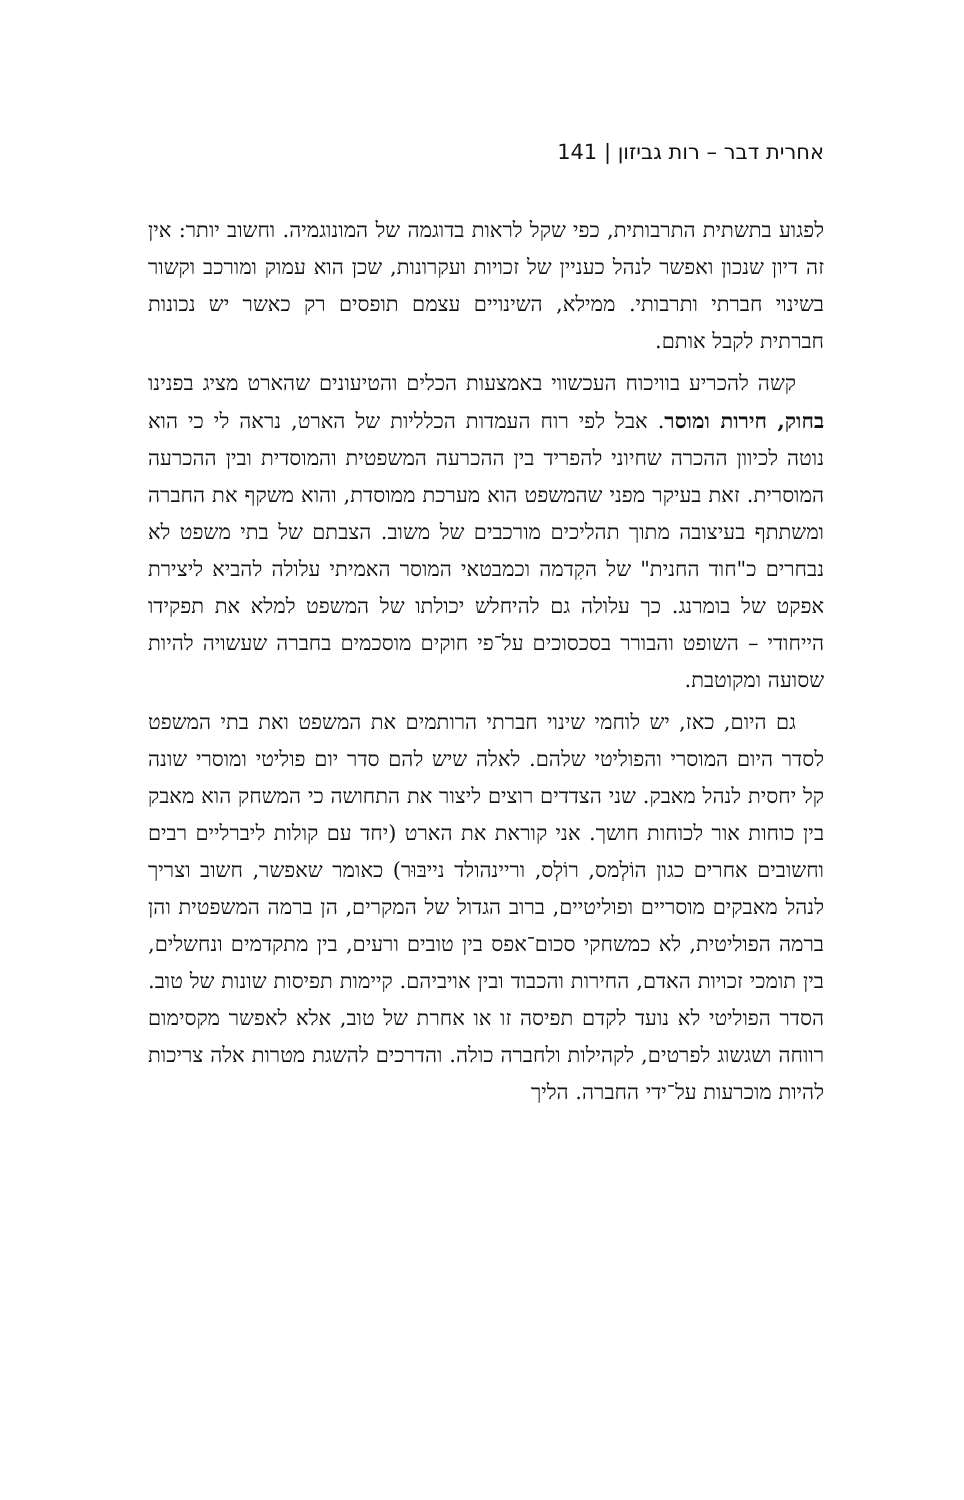אחרית דבר – רות גביזון | 141
לפגוע בתשתית התרבותית, כפי שקל לראות בדוגמה של המונוגמיה. וחשוב יותר: אין זה דיון שנכון ואפשר לנהל כעניין של זכויות ועקרונות, שכן הוא עמוק ומורכב וקשור בשינוי חברתי ותרבותי. ממילא, השינויים עצמם תופסים רק כאשר יש נכונות חברתית לקבל אותם.
קשה להכריע בוויכוח העכשווי באמצעות הכלים והטיעונים שהארט מציג בפנינו בחוק, חירות ומוסר. אבל לפי רוח העמדות הכלליות של הארט, נראה לי כי הוא נוטה לכיוון ההכרה שחיוני להפריד בין ההכרעה המשפטית והמוסדית ובין ההכרעה המוסרית. זאת בעיקר מפני שהמשפט הוא מערכת ממוסדת, והוא משקף את החברה ומשתתף בעיצובה מתוך תהליכים מורכבים של משוב. הצבתם של בתי משפט לא נבחרים כ"חוד החנית" של הקִדמה וכמבטאי המוסר האמיתי עלולה להביא ליצירת אפקט של בומרנג. כך עלולה גם להיחלש יכולתו של המשפט למלא את תפקידו הייחודי – השופט והבורר בסכסוכים על־פי חוקים מוסכמים בחברה שעשויה להיות שסועה ומקוטבת.
גם היום, כאז, יש לוחמי שינוי חברתי הרותמים את המשפט ואת בתי המשפט לסדר היום המוסרי והפוליטי שלהם. לאלה שיש להם סדר יום פוליטי ומוסרי שונה קל יחסית לנהל מאבק. שני הצדדים רוצים ליצור את התחושה כי המשחק הוא מאבק בין כוחות אור לכוחות חושך. אני קוראת את הארט (יחד עם קולות ליברליים רבים וחשובים אחרים כגון הוֹלְמס, רוֹלְס, וריינהולד נייבּוּר) כאומר שאפשר, חשוב וצריך לנהל מאבקים מוסריים ופוליטיים, ברוב הגדול של המקרים, הן ברמה המשפטית והן ברמה הפוליטית, לא כמשחקי סכום־אפס בין טובים ורעים, בין מתקדמים ונחשלים, בין תומכי זכויות האדם, החירות והכבוד ובין אויביהם. קיימות תפיסות שונות של טוב. הסדר הפוליטי לא נועד לקדם תפיסה זו או אחרת של טוב, אלא לאפשר מקסימום רווחה ושגשוג לפרטים, לקהילות ולחברה כולה. והדרכים להשגת מטרות אלה צריכות להיות מוכרעות על־ידי החברה. הליך